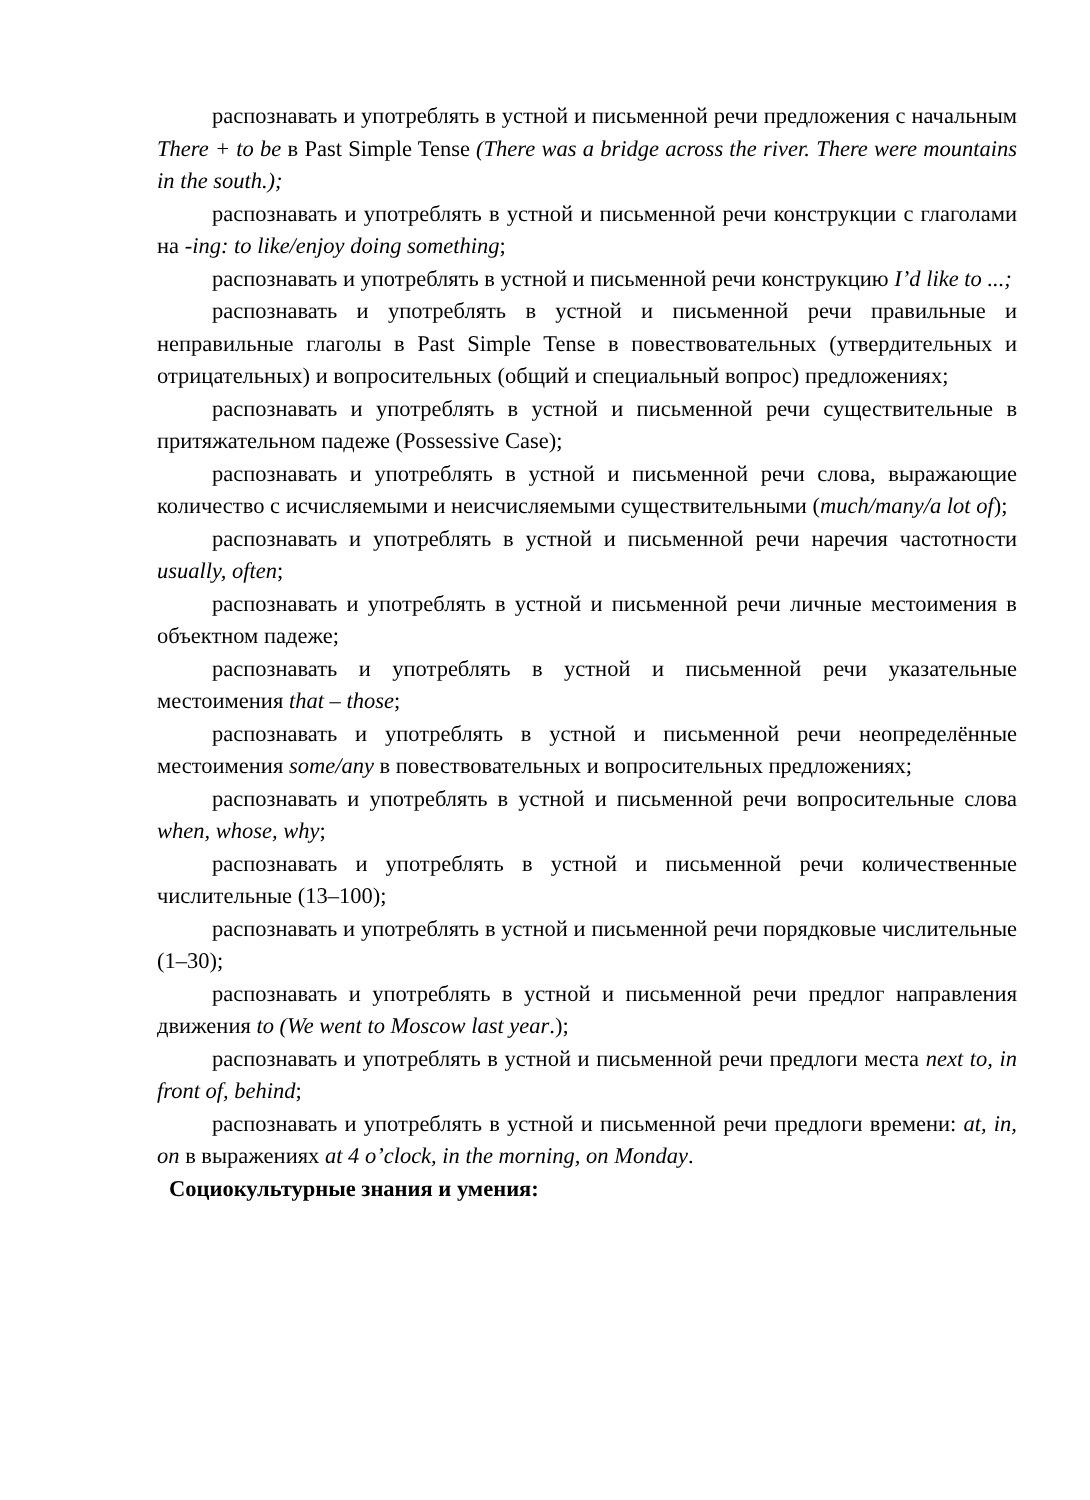распознавать и употреблять в устной и письменной речи предложения с начальным There + to be в Past Simple Tense (There was a bridge across the river. There were mountains in the south.);
распознавать и употреблять в устной и письменной речи конструкции с глаголами на -ing: to like/enjoy doing something;
распознавать и употреблять в устной и письменной речи конструкцию I’d like to ...;
распознавать и употреблять в устной и письменной речи правильные и неправильные глаголы в Past Simple Tense в повествовательных (утвердительных и отрицательных) и вопросительных (общий и специальный вопрос) предложениях;
распознавать и употреблять в устной и письменной речи существительные в притяжательном падеже (Possessive Case);
распознавать и употреблять в устной и письменной речи слова, выражающие количество с исчисляемыми и неисчисляемыми существительными (much/many/a lot of);
распознавать и употреблять в устной и письменной речи наречия частотности usually, often;
распознавать и употреблять в устной и письменной речи личные местоимения в объектном падеже;
распознавать и употреблять в устной и письменной речи указательные местоимения that – those;
распознавать и употреблять в устной и письменной речи неопределённые местоимения some/any в повествовательных и вопросительных предложениях;
распознавать и употреблять в устной и письменной речи вопросительные слова when, whose, why;
распознавать и употреблять в устной и письменной речи количественные числительные (13–100);
распознавать и употреблять в устной и письменной речи порядковые числительные (1–30);
распознавать и употреблять в устной и письменной речи предлог направления движения to (We went to Moscow last year.);
распознавать и употреблять в устной и письменной речи предлоги места next to, in front of, behind;
распознавать и употреблять в устной и письменной речи предлоги времени: at, in, on в выражениях at 4 o’clock, in the morning, on Monday.
Социокультурные знания и умения: